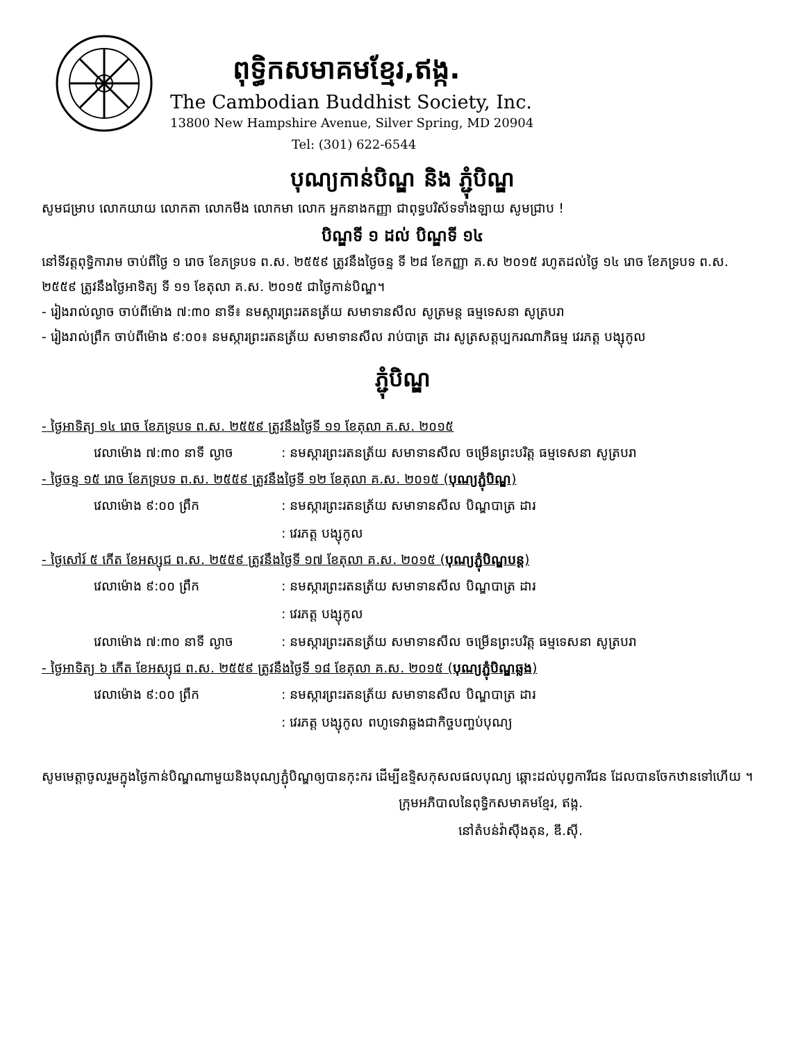ពុទ្ធិកសមាគមខ្មែរ,ឥង្ក.
The Cambodian Buddhist Society, Inc.
13800 New Hampshire Avenue, Silver Spring, MD 20904
Tel: (301) 622-6544
បុណ្យកាន់បិណ្ឌ និង ភ្ជុំបិណ្ឌ
សូមជម្រាប លោកយាយ លោកតា លោកមីង លោកមា លោក អ្នកនាងកញ្ញា ជាពុទ្ធបរិស័ទទាំងឡាយ សូមជ្រាប !
បិណ្ឌទី ១ ដល់ បិណ្ឌទី ១៤
នៅទីវត្តពុទ្ធិការាម ចាប់ពីថ្ងៃ ១ រោច ខែភទ្របទ ព.ស. ២៥៥៩ ត្រូវនឹងថ្ងៃចន្ទ ទី ២៨ ខែកញ្ញា គ.ស ២០១៥ រហូតដល់ថ្ងៃ ១៤ រោច ខែភទ្របទ ព.ស. ២៥៥៩ ត្រូវនឹងថ្ងៃអាទិត្យ ទី ១១ ខែតុលា គ.ស. ២០១៥ ជាថ្ងៃកាន់បិណ្ឌ។
- រៀងរាល់ល្ងាច ចាប់ពីម៉ោង ៧:៣០ នាទី៖ នមស្ការព្រះរតនត្រ័យ សមាទានសីល សូត្រមន្ត ធម្មទេសនា សូត្របរា
- រៀងរាល់ព្រឹក ចាប់ពីម៉ោង ៩:០០៖ នមស្ការព្រះរតនត្រ័យ សមាទានសីល រាប់បាត្រ ដារ សូត្រសត្តប្បករណាភិធម្ម វេរភត្ត បង្សុកូល
ភ្ជុំបិណ្ឌ
- ថ្ងៃអាទិត្យ ១៤ រោច ខែភទ្របទ ព.ស. ២៥៥៩ ត្រូវនឹងថ្ងៃទី ១១ ខែតុលា គ.ស. ២០១៥
វេលាម៉ោង ៧:៣០ នាទី ល្ងាច: នមស្ការព្រះរតនត្រ័យ សមាទានសីល ចម្រើនព្រះបរិត្ត ធម្មទេសនា សូត្របរា
- ថ្ងៃចន្ទ ១៥ រោច ខែភទ្របទ ព.ស. ២៥៥៩ ត្រូវនឹងថ្ងៃទី ១២ ខែតុលា គ.ស. ២០១៥ (បុណ្យភ្ជុំបិណ្ឌ)
វេលាម៉ោង ៩:០០ ព្រឹក: នមស្ការព្រះរតនត្រ័យ សមាទានសីល បិណ្ឌបាត្រ ដារ
: វេរភត្ត បង្សុកូល
- ថ្ងៃសៅរ៍ ៥ កើត ខែអស្សុជ ព.ស. ២៥៥៩ ត្រូវនឹងថ្ងៃទី ១៧ ខែតុលា គ.ស. ២០១៥ (បុណ្យភ្ជុំបិណ្ឌបន្ត)
វេលាម៉ោង ៩:០០ ព្រឹក: នមស្ការព្រះរតនត្រ័យ សមាទានសីល បិណ្ឌបាត្រ ដារ
: វេរភត្ត បង្សុកូល
វេលាម៉ោង ៧:៣០ នាទី ល្ងាច: នមស្ការព្រះរតនត្រ័យ សមាទានសីល ចម្រើនព្រះបរិត្ត ធម្មទេសនា សូត្របរា
- ថ្ងៃអាទិត្យ ៦ កើត ខែអស្សុជ ព.ស. ២៥៥៩ ត្រូវនឹងថ្ងៃទី ១៨ ខែតុលា គ.ស. ២០១៥ (បុណ្យភ្ជុំបិណ្ឌឆ្លង)
វេលាម៉ោង ៩:០០ ព្រឹក: នមស្ការព្រះរតនត្រ័យ សមាទានសីល បិណ្ឌបាត្រ ដារ
: វេរភត្ត បង្សុកូល ពហូទេវាឆ្លងជាកិច្ចបញ្ចប់បុណ្យ
សូមមេត្តាចូលរួមក្នុងថ្ងៃកាន់បិណ្ឌណាមួយនិងបុណ្យភ្ជុំបិណ្ឌឲ្យបានកុះករ ដើម្បីឧទ្ទិសកុសលផលបុណ្យ ឆ្ពោះដល់បុព្វការីជន ដែលបានចែកឋានទៅហើយ ។
ក្រុមអភិបាលនៃពុទ្ធិកសមាគមខ្មែរ, ឥង្ក.
នៅតំបន់វ៉ាស៊ីងតុន, ឌី.ស៊ី.